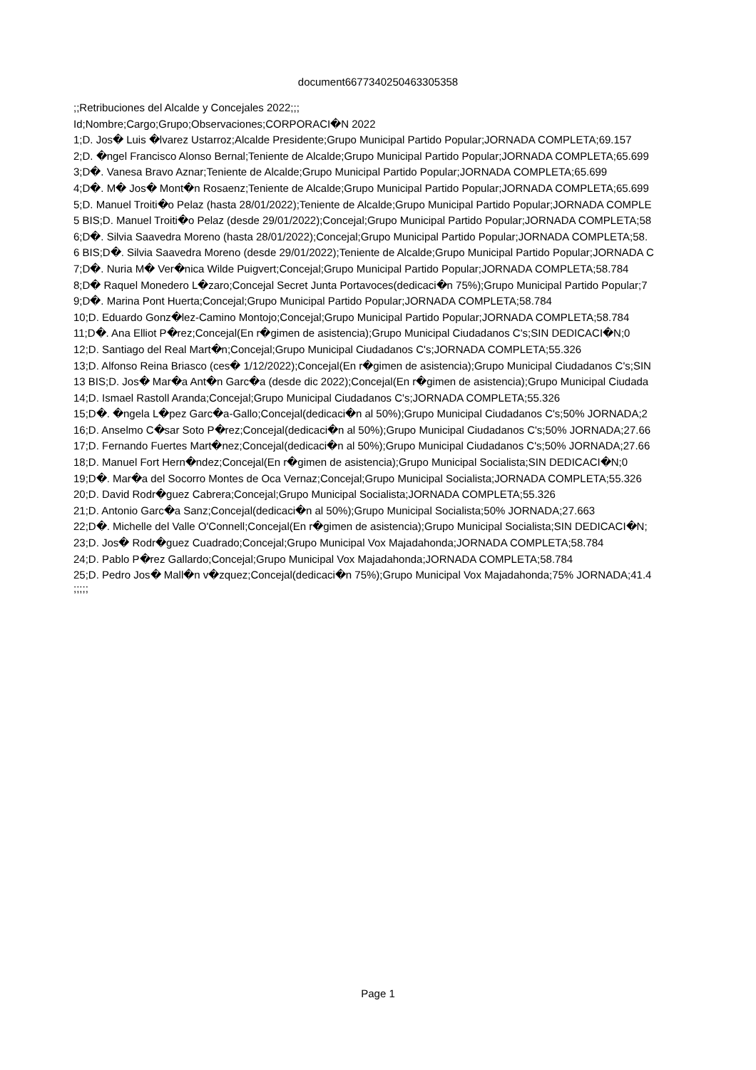document6677340250463305358
;;Retribuciones del Alcalde y Concejales 2022;;;
Id;Nombre;Cargo;Grupo;Observaciones;CORPORACI�N 2022
1;D. Jos� Luis �lvarez Ustarroz;Alcalde Presidente;Grupo Municipal Partido Popular;JORNADA COMPLETA;69.157
2;D. �ngel Francisco Alonso Bernal;Teniente de Alcalde;Grupo Municipal Partido Popular;JORNADA COMPLETA;65.699
3;D�. Vanesa Bravo Aznar;Teniente de Alcalde;Grupo Municipal Partido Popular;JORNADA COMPLETA;65.699
4;D�. M� Jos� Mont�n Rosaenz;Teniente de Alcalde;Grupo Municipal Partido Popular;JORNADA COMPLETA;65.699
5;D. Manuel Troiti�o Pelaz (hasta 28/01/2022);Teniente de Alcalde;Grupo Municipal Partido Popular;JORNADA COMPLE
5 BIS;D. Manuel Troiti�o Pelaz (desde 29/01/2022);Concejal;Grupo Municipal Partido Popular;JORNADA COMPLETA;58
6;D�. Silvia Saavedra Moreno (hasta 28/01/2022);Concejal;Grupo Municipal Partido Popular;JORNADA COMPLETA;58.
6 BIS;D�. Silvia Saavedra Moreno (desde 29/01/2022);Teniente de Alcalde;Grupo Municipal Partido Popular;JORNADA C
7;D�. Nuria M� Ver�nica Wilde Puigvert;Concejal;Grupo Municipal Partido Popular;JORNADA COMPLETA;58.784
8;D� Raquel Monedero L�zaro;Concejal Secret Junta Portavoces(dedicaci�n 75%);Grupo Municipal Partido Popular;7
9;D�. Marina Pont Huerta;Concejal;Grupo Municipal Partido Popular;JORNADA COMPLETA;58.784
10;D. Eduardo Gonz�lez-Camino Montojo;Concejal;Grupo Municipal Partido Popular;JORNADA COMPLETA;58.784
11;D�. Ana Elliot P�rez;Concejal(En r�gimen de asistencia);Grupo Municipal Ciudadanos C's;SIN DEDICACI�N;0
12;D. Santiago del Real Mart�n;Concejal;Grupo Municipal Ciudadanos C's;JORNADA COMPLETA;55.326
13;D. Alfonso Reina Briasco (ces� 1/12/2022);Concejal(En r�gimen de asistencia);Grupo Municipal Ciudadanos C's;SIN
13 BIS;D. Jos� Mar�a Ant�n Garc�a (desde dic 2022);Concejal(En r�gimen de asistencia);Grupo Municipal Ciudada
14;D. Ismael Rastoll Aranda;Concejal;Grupo Municipal Ciudadanos C's;JORNADA COMPLETA;55.326
15;D�. �ngela L�pez Garc�a-Gallo;Concejal(dedicaci�n al 50%);Grupo Municipal Ciudadanos C's;50% JORNADA;2
16;D. Anselmo C�sar Soto P�rez;Concejal(dedicaci�n al 50%);Grupo Municipal Ciudadanos C's;50% JORNADA;27.66
17;D. Fernando Fuertes Mart�nez;Concejal(dedicaci�n al 50%);Grupo Municipal Ciudadanos C's;50% JORNADA;27.66
18;D. Manuel Fort Hern�ndez;Concejal(En r�gimen de asistencia);Grupo Municipal Socialista;SIN DEDICACI�N;0
19;D�. Mar�a del Socorro Montes de Oca Vernaz;Concejal;Grupo Municipal Socialista;JORNADA COMPLETA;55.326
20;D. David Rodr�guez Cabrera;Concejal;Grupo Municipal Socialista;JORNADA COMPLETA;55.326
21;D. Antonio Garc�a Sanz;Concejal(dedicaci�n al 50%);Grupo Municipal Socialista;50% JORNADA;27.663
22;D�. Michelle del Valle O'Connell;Concejal(En r�gimen de asistencia);Grupo Municipal Socialista;SIN DEDICACI�N;
23;D. Jos� Rodr�guez Cuadrado;Concejal;Grupo Municipal Vox Majadahonda;JORNADA COMPLETA;58.784
24;D. Pablo P�rez Gallardo;Concejal;Grupo Municipal Vox Majadahonda;JORNADA COMPLETA;58.784
25;D. Pedro Jos� Mall�n v�zquez;Concejal(dedicaci�n 75%);Grupo Municipal Vox Majadahonda;75% JORNADA;41.4
;;;;;
Page 1